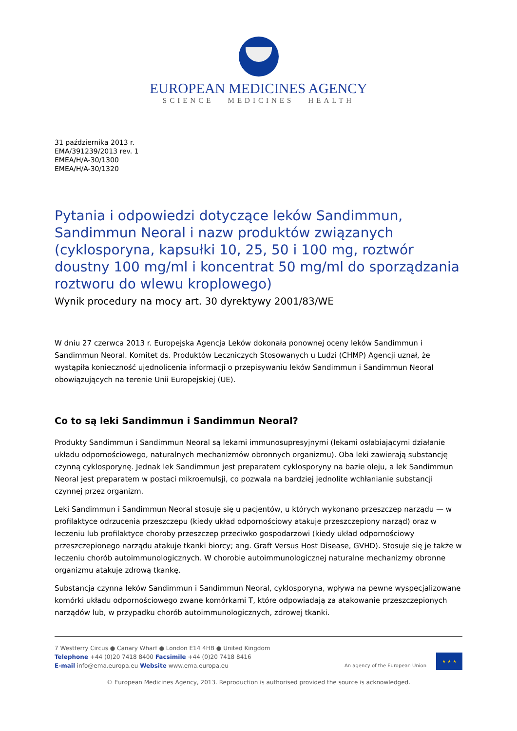EUROPEAN MEDICINES AGENCY
SCIENCE MEDICINES HEALTH
31 października 2013 r.
EMA/391239/2013 rev. 1
EMEA/H/A-30/1300
EMEA/H/A-30/1320
Pytania i odpowiedzi dotyczące leków Sandimmun, Sandimmun Neoral i nazw produktów związanych (cyklosporyna, kapsułki 10, 25, 50 i 100 mg, roztwór doustny 100 mg/ml i koncentrat 50 mg/ml do sporządzania roztworu do wlewu kroplowego)
Wynik procedury na mocy art. 30 dyrektywy 2001/83/WE
W dniu 27 czerwca 2013 r. Europejska Agencja Leków dokonała ponownej oceny leków Sandimmun i Sandimmun Neoral. Komitet ds. Produktów Leczniczych Stosowanych u Ludzi (CHMP) Agencji uznał, że wystąpiła konieczność ujednolicenia informacji o przepisywaniu leków Sandimmun i Sandimmun Neoral obowiązujących na terenie Unii Europejskiej (UE).
Co to są leki Sandimmun i Sandimmun Neoral?
Produkty Sandimmun i Sandimmun Neoral są lekami immunosupresyjnymi (lekami osłabiającymi działanie układu odpornościowego, naturalnych mechanizmów obronnych organizmu). Oba leki zawierają substancję czynną cyklosporynę. Jednak lek Sandimmun jest preparatem cyklosporyny na bazie oleju, a lek Sandimmun Neoral jest preparatem w postaci mikroemulsji, co pozwala na bardziej jednolite wchłanianie substancji czynnej przez organizm.
Leki Sandimmun i Sandimmun Neoral stosuje się u pacjentów, u których wykonano przeszczep narządu — w profilaktyce odrzucenia przeszczepu (kiedy układ odpornościowy atakuje przeszczepiony narząd) oraz w leczeniu lub profilaktyce choroby przeszczep przeciwko gospodarzowi (kiedy układ odpornościowy przeszczepionego narządu atakuje tkanki biorcy; ang. Graft Versus Host Disease, GVHD). Stosuje się je także w leczeniu chorób autoimmunologicznych. W chorobie autoimmunologicznej naturalne mechanizmy obronne organizmu atakuje zdrową tkankę.
Substancja czynna leków Sandimmun i Sandimmun Neoral, cyklosporyna, wpływa na pewne wyspecjalizowane komórki układu odpornościowego zwane komórkami T, które odpowiadają za atakowanie przeszczepionych narządów lub, w przypadku chorób autoimmunologicznych, zdrowej tkanki.
7 Westferry Circus ● Canary Wharf ● London E14 4HB ● United Kingdom
Telephone +44 (0)20 7418 8400 Facsimile +44 (0)20 7418 8416
E-mail info@ema.europa.eu Website www.ema.europa.eu
An agency of the European Union
★ ★ ★
© European Medicines Agency, 2013. Reproduction is authorised provided the source is acknowledged.